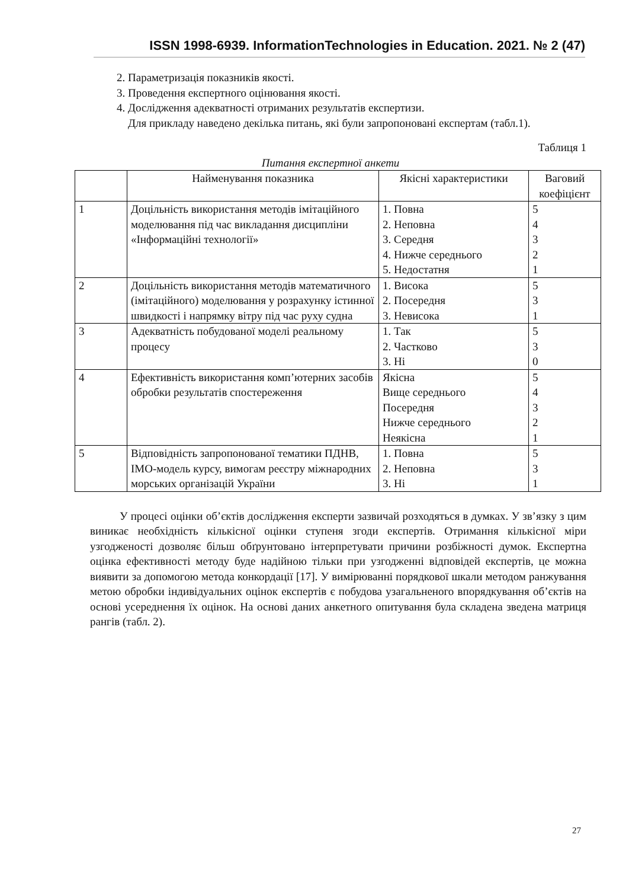ISSN 1998-6939. InformationTechnologies in Education. 2021. № 2 (47)
2. Параметризація показників якості.
3. Проведення експертного оцінювання якості.
4. Дослідження адекватності отриманих результатів експертизи.
Для прикладу наведено декілька питань, які були запропоновані експертам (табл.1).
Таблиця 1
Питання експертної анкети
| | Найменування показника | Якісні характеристики | Ваговий коефіцієнт |
| 1 | Доцільність використання методів імітаційного моделювання під час викладання дисципліни «Інформаційні технології» | 1. Повна 2. Неповна 3. Середня 4. Нижче середнього 5. Недостатня | 5 4 3 2 1 |
| 2 | Доцільність використання методів математичного (імітаційного) моделювання у розрахунку істинної швидкості і напрямку вітру під час руху судна | 1. Висока 2. Посередня 3. Невисока | 5 3 1 |
| 3 | Адекватність побудованої моделі реальному процесу | 1. Так 2. Частково 3. Ні | 5 3 0 |
| 4 | Ефективність використання комп’ютерних засобів обробки результатів спостереження | Якісна Вище середнього Посередня Нижче середнього Неякісна | 5 4 3 2 1 |
| 5 | Відповідність запропонованої тематики ПДНВ, IMO-модель курсу, вимогам реєстру міжнародних морських організацій України | 1. Повна 2. Неповна 3. Ні | 5 3 1 |
У процесі оцінки об’єктів дослідження експерти зазвичай розходяться в думках. У зв’язку з цим виникає необхідність кількісної оцінки ступеня згоди експертів. Отримання кількісної міри узгодженості дозволяє більш обґрунтовано інтерпретувати причини розбіжності думок. Експертна оцінка ефективності методу буде надійною тільки при узгодженні відповідей експертів, це можна виявити за допомогою метода конкордації [17]. У вимірюванні порядкової шкали методом ранжування метою обробки індивідуальних оцінок експертів є побудова узагальненого впорядкування об’єктів на основі усереднення їх оцінок. На основі даних анкетного опитування була складена зведена матриця рангів (табл. 2).
27